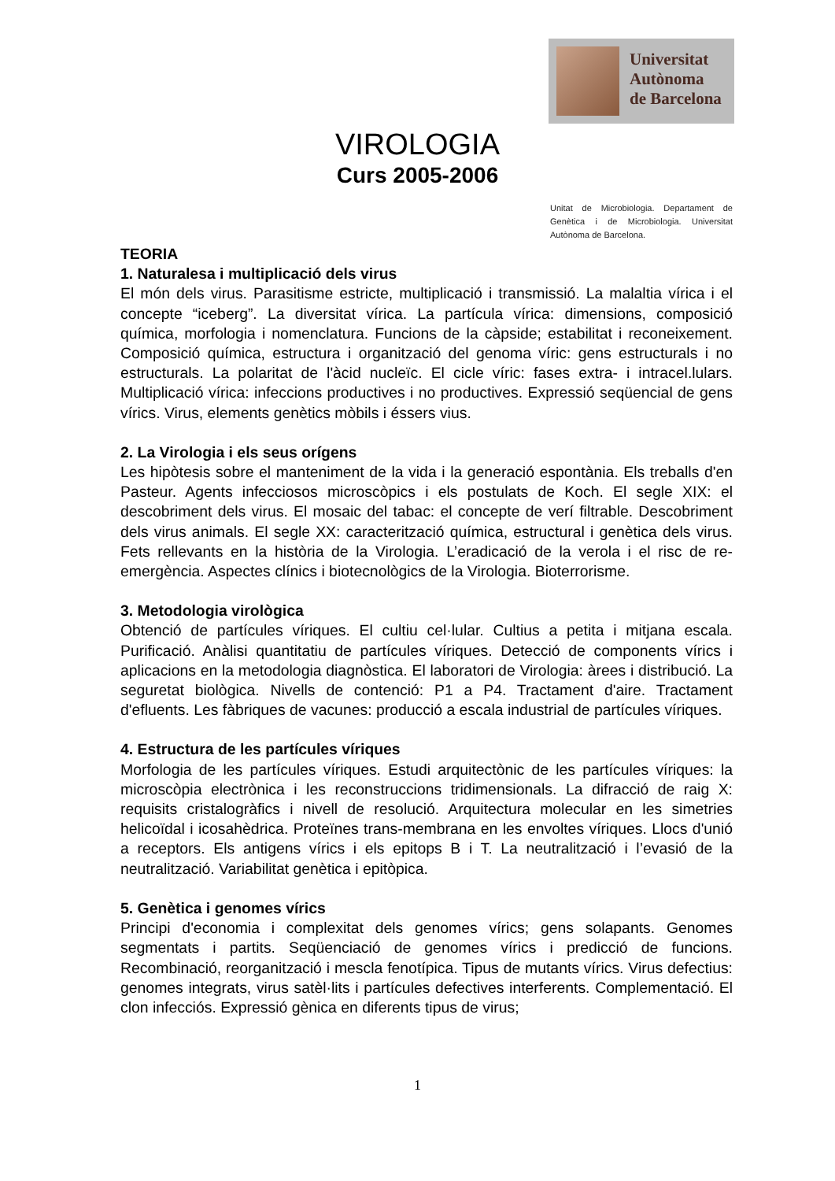Universitat
Autònoma
de Barcelona
VIROLOGIA
Curs 2005-2006
Unitat de Microbiologia. Departament de Genètica i de Microbiologia. Universitat Autònoma de Barcelona.
TEORIA
1. Naturalesa i multiplicació dels virus
El món dels virus. Parasitisme estricte, multiplicació i transmissió. La malaltia vírica i el concepte “iceberg”. La diversitat vírica. La partícula vírica: dimensions, composició química, morfologia i nomenclatura. Funcions de la càpside; estabilitat i reconeixement. Composició química, estructura i organització del genoma víric: gens estructurals i no estructurals. La polaritat de l'àcid nucleïc. El cicle víric: fases extra- i intracel.lulars. Multiplicació vírica: infeccions productives i no productives. Expressió seqüencial de gens vírics. Virus, elements genètics mòbils i éssers vius.
2. La Virologia i els seus orígens
Les hipòtesis sobre el manteniment de la vida i la generació espontània. Els treballs d'en Pasteur. Agents infecciosos microscòpics i els postulats de Koch. El segle XIX: el descobriment dels virus. El mosaic del tabac: el concepte de verí filtrable. Descobriment dels virus animals. El segle XX: caracterització química, estructural i genètica dels virus. Fets rellevants en la història de la Virologia. L’eradicació de la verola i el risc de re-emergència. Aspectes clínics i biotecnològics de la Virologia. Bioterrorisme.
3. Metodologia virològica
Obtenció de partícules víriques. El cultiu cel·lular. Cultius a petita i mitjana escala. Purificació. Anàlisi quantitatiu de partícules víriques. Detecció de components vírics i aplicacions en la metodologia diagnòstica. El laboratori de Virologia: àrees i distribució. La seguretat biològica. Nivells de contenció: P1 a P4. Tractament d'aire. Tractament d'efluents. Les fàbriques de vacunes: producció a escala industrial de partícules víriques.
4. Estructura de les partícules víriques
Morfologia de les partícules víriques. Estudi arquitectònic de les partícules víriques: la microscòpia electrònica i les reconstruccions tridimensionals. La difracció de raig X: requisits cristalogràfics i nivell de resolució. Arquitectura molecular en les simetries helicoïdal i icosahèdrica. Proteïnes trans-membrana en les envoltes víriques. Llocs d'unió a receptors. Els antigens vírics i els epitops B i T. La neutralització i l’evasió de la neutralització. Variabilitat genètica i epitòpica.
5. Genètica i genomes vírics
Principi d'economia i complexitat dels genomes vírics; gens solapants. Genomes segmentats i partits. Seqüenciació de genomes vírics i predicció de funcions. Recombinació, reorganització i mescla fenotípica. Tipus de mutants vírics. Virus defectius: genomes integrats, virus satèl·lits i partícules defectives interferents. Complementació. El clon infecciós. Expressió gènica en diferents tipus de virus;
1